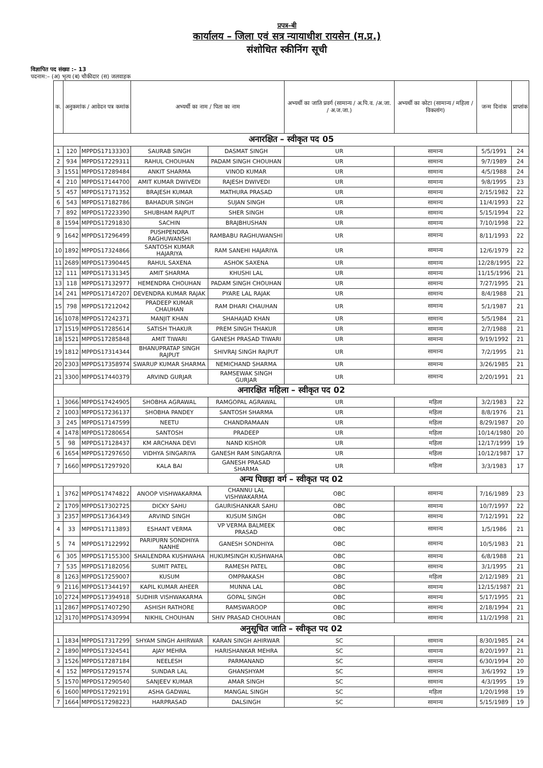प्रपत्र–बी
कार्यालय – जिला एवं सत्र न्यायाधीश रायसेन (म.प्र.)
संशोधित स्कीनिंग सूची
विज्ञापित पद संख्या :– 13
पदनाम:– (अ) भृत्य (ब) चौकीदार (स) जलवाहक
| क. | अनुकमांक / आवेदन पत्र कमांक | | अभ्यर्थी का नाम / पिता का नाम | | अभ्यर्थी का जाति प्रवर्ग (सामान्य / अ.पि.व. /अ.जा. / अ.ज.जा.) | अभ्यर्थी का कोटा (सामान्य / महिला / विकलांग) | जन्म दिनांक | प्राप्तांक |
| --- | --- | --- | --- | --- | --- | --- | --- | --- |
| अनारक्षित – स्वीकृत पद 05 | | | | | | | | |
| 1 | 120 | MPPDS17133303 | SAURAB SINGH | DASMAT SINGH | UR | सामान्य | 5/5/1991 | 24 |
| 2 | 934 | MPPDS17229311 | RAHUL CHOUHAN | PADAM SINGH CHOUHAN | UR | सामान्य | 9/7/1989 | 24 |
| 3 | 1551 | MPPDS17289484 | ANKIT SHARMA | VINOD KUMAR | UR | सामान्य | 4/5/1988 | 24 |
| 4 | 210 | MPPDS17144700 | AMIT KUMAR DWIVEDI | RAJESH DWIVEDI | UR | सामान्य | 9/8/1995 | 23 |
| 5 | 457 | MPPDS17171352 | BRAJESH KUMAR | MATHURA PRASAD | UR | सामान्य | 2/15/1982 | 22 |
| 6 | 543 | MPPDS17182786 | BAHADUR SINGH | SUJAN SINGH | UR | सामान्य | 11/4/1993 | 22 |
| 7 | 892 | MPPDS17223390 | SHUBHAM RAJPUT | SHER SINGH | UR | सामान्य | 5/15/1994 | 22 |
| 8 | 1594 | MPPDS17291830 | SACHIN | BRAJBHUSHAN | UR | सामान्य | 7/10/1998 | 22 |
| 9 | 1642 | MPPDS17296499 | PUSHPENDRA RAGHUWANSHI | RAMBABU RAGHUWANSHI | UR | सामान्य | 8/11/1993 | 22 |
| 10 | 1892 | MPPDS17324866 | SANTOSH KUMAR HAJARIYA | RAM SANEHI HAJARIYA | UR | सामान्य | 12/6/1979 | 22 |
| 11 | 2689 | MPPDS17390445 | RAHUL SAXENA | ASHOK SAXENA | UR | सामान्य | 12/28/1995 | 22 |
| 12 | 111 | MPPDS17131345 | AMIT SHARMA | KHUSHI LAL | UR | सामान्य | 11/15/1996 | 21 |
| 13 | 118 | MPPDS17132977 | HEMENDRA CHOUHAN | PADAM SINGH CHOUHAN | UR | सामान्य | 7/27/1995 | 21 |
| 14 | 241 | MPPDS17147207 | DEVENDRA KUMAR RAJAK | PYARE LAL RAJAK | UR | सामान्य | 8/4/1988 | 21 |
| 15 | 798 | MPPDS17212042 | PRADEEP KUMAR CHAUHAN | RAM DHARI CHAUHAN | UR | सामान्य | 5/1/1987 | 21 |
| 16 | 1078 | MPPDS17242371 | MANJIT KHAN | SHAHAJAD KHAN | UR | सामान्य | 5/5/1984 | 21 |
| 17 | 1519 | MPPDS17285614 | SATISH THAKUR | PREM SINGH THAKUR | UR | सामान्य | 2/7/1988 | 21 |
| 18 | 1521 | MPPDS17285848 | AMIT TIWARI | GANESH PRASAD TIWARI | UR | सामान्य | 9/19/1992 | 21 |
| 19 | 1812 | MPPDS17314344 | BHANUPRATAP SINGH RAJPUT | SHIVRAJ SINGH RAJPUT | UR | सामान्य | 7/2/1995 | 21 |
| 20 | 2303 | MPPDS17358974 | SWARUP KUMAR SHARMA | NEMICHAND SHARMA | UR | सामान्य | 3/26/1985 | 21 |
| 21 | 3300 | MPPDS17440379 | ARVIND GURJAR | RAMSEWAK SINGH GURJAR | UR | सामान्य | 2/20/1991 | 21 |
| अनारक्षित महिला – स्वीकृत पद 02 | | | | | | | | |
| 1 | 3066 | MPPDS17424905 | SHOBHA AGRAWAL | RAMGOPAL AGRAWAL | UR | महिला | 3/2/1983 | 22 |
| 2 | 1003 | MPPDS17236137 | SHOBHA PANDEY | SANTOSH SHARMA | UR | महिला | 8/8/1976 | 21 |
| 3 | 245 | MPPDS17147599 | NEETU | CHANDRAMAAN | UR | महिला | 8/29/1987 | 20 |
| 4 | 1478 | MPPDS17280654 | SANTOSH | PRADEEP | UR | महिला | 10/14/1980 | 20 |
| 5 | 98 | MPPDS17128437 | KM ARCHANA DEVI | NAND KISHOR | UR | महिला | 12/17/1999 | 19 |
| 6 | 1654 | MPPDS17297650 | VIDHYA SINGARIYA | GANESH RAM SINGARIYA | UR | महिला | 10/12/1987 | 17 |
| 7 | 1660 | MPPDS17297920 | KALA BAI | GANESH PRASAD SHARMA | UR | महिला | 3/3/1983 | 17 |
| अन्य पिछड़ा वर्ग – स्वीकृत पद 02 | | | | | | | | |
| 1 | 3762 | MPPDS17474822 | ANOOP VISHWAKARMA | CHANNU LAL VISHWAKARMA | OBC | सामान्य | 7/16/1989 | 23 |
| 2 | 1709 | MPPDS17302725 | DICKY SAHU | GAURISHANKAR SAHU | OBC | सामान्य | 10/7/1997 | 22 |
| 3 | 2357 | MPPDS17364349 | ARVIND SINGH | KUSUM SINGH | OBC | सामान्य | 7/12/1991 | 22 |
| 4 | 33 | MPPDS17113893 | ESHANT VERMA | VP VERMA BALMEEK PRASAD | OBC | सामान्य | 1/5/1986 | 21 |
| 5 | 74 | MPPDS17122992 | PARIPURN SONDHIYA NANHE | GANESH SONDHIYA | OBC | सामान्य | 10/5/1983 | 21 |
| 6 | 305 | MPPDS17155300 | SHAILENDRA KUSHWAHA | HUKUMSINGH KUSHWAHA | OBC | सामान्य | 6/8/1988 | 21 |
| 7 | 535 | MPPDS17182056 | SUMIT PATEL | RAMESH PATEL | OBC | सामान्य | 3/1/1995 | 21 |
| 8 | 1263 | MPPDS17259007 | KUSUM | OMPRAKASH | OBC | महिला | 2/12/1989 | 21 |
| 9 | 2116 | MPPDS17344197 | KAPIL KUMAR AHEER | MUNNA LAL | OBC | सामान्य | 12/15/1987 | 21 |
| 10 | 2724 | MPPDS17394918 | SUDHIR VISHWAKARMA | GOPAL SINGH | OBC | सामान्य | 5/17/1995 | 21 |
| 11 | 2867 | MPPDS17407290 | ASHISH RATHORE | RAMSWAROOP | OBC | सामान्य | 2/18/1994 | 21 |
| 12 | 3170 | MPPDS17430994 | NIKHIL CHOUHAN | SHIV PRASAD CHOUHAN | OBC | सामान्य | 11/2/1998 | 21 |
| अनुसूचित जाति – स्वीकृत पद 02 | | | | | | | | |
| 1 | 1834 | MPPDS17317299 | SHYAM SINGH AHIRWAR | KARAN SINGH AHIRWAR | SC | सामान्य | 8/30/1985 | 24 |
| 2 | 1890 | MPPDS17324541 | AJAY MEHRA | HARISHANKAR MEHRA | SC | सामान्य | 8/20/1997 | 21 |
| 3 | 1526 | MPPDS17287184 | NEELESH | PARMANAND | SC | सामान्य | 6/30/1994 | 20 |
| 4 | 152 | MPPDS17291574 | SUNDAR LAL | GHANSHYAM | SC | सामान्य | 3/6/1992 | 19 |
| 5 | 1570 | MPPDS17290540 | SANJEEV KUMAR | AMAR SINGH | SC | सामान्य | 4/3/1995 | 19 |
| 6 | 1600 | MPPDS17292191 | ASHA GADWAL | MANGAL SINGH | SC | महिला | 1/20/1998 | 19 |
| 7 | 1664 | MPPDS17298223 | HARPRASAD | DALSINGH | SC | सामान्य | 5/15/1989 | 19 |